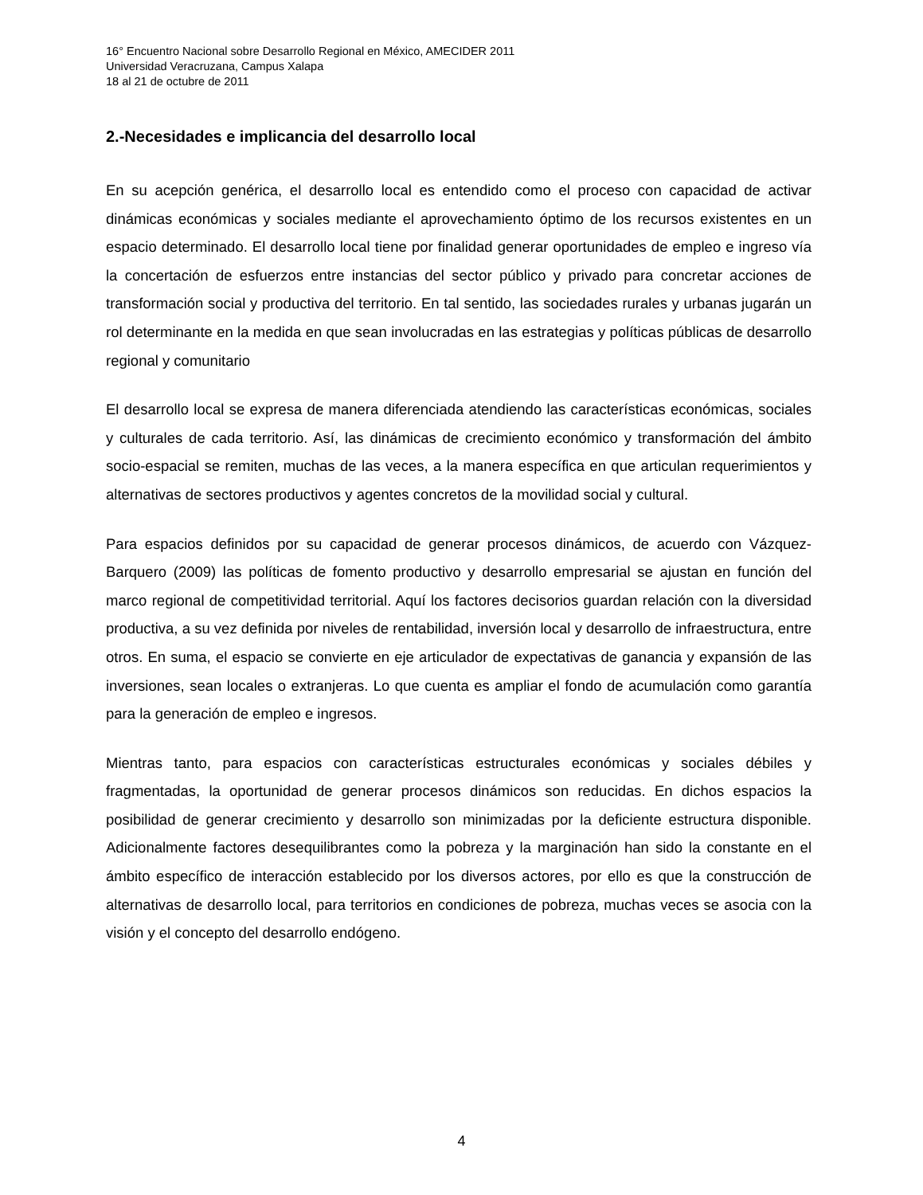16° Encuentro Nacional sobre Desarrollo Regional en México, AMECIDER 2011
Universidad Veracruzana, Campus Xalapa
18 al 21 de octubre de 2011
2.-Necesidades e implicancia del desarrollo local
En su acepción genérica, el desarrollo local es entendido como el proceso con capacidad de activar dinámicas económicas y sociales mediante el aprovechamiento óptimo de los recursos existentes en un espacio determinado. El desarrollo local tiene por finalidad generar oportunidades de empleo e ingreso vía la concertación de esfuerzos entre instancias del sector público y privado para concretar acciones de transformación social y productiva del territorio. En tal sentido, las sociedades rurales y urbanas jugarán un rol determinante en la medida en que sean involucradas en las estrategias y políticas públicas de desarrollo regional y comunitario
El desarrollo local se expresa de manera diferenciada atendiendo las características económicas, sociales y culturales de cada territorio. Así, las dinámicas de crecimiento económico y transformación del ámbito socio-espacial se remiten, muchas de las veces, a la manera específica en que articulan requerimientos y alternativas de sectores productivos y agentes concretos de la movilidad social y cultural.
Para espacios definidos por su capacidad de generar procesos dinámicos, de acuerdo con Vázquez-Barquero (2009) las políticas de fomento productivo y desarrollo empresarial se ajustan en función del marco regional de competitividad territorial. Aquí los factores decisorios guardan relación con la diversidad productiva, a su vez definida por niveles de rentabilidad, inversión local y desarrollo de infraestructura, entre otros. En suma, el espacio se convierte en eje articulador de expectativas de ganancia y expansión de las inversiones, sean locales o extranjeras. Lo que cuenta es ampliar el fondo de acumulación como garantía para la generación de empleo e ingresos.
Mientras tanto, para espacios con características estructurales económicas y sociales débiles y fragmentadas, la oportunidad de generar procesos dinámicos son reducidas. En dichos espacios la posibilidad de generar crecimiento y desarrollo son minimizadas por la deficiente estructura disponible. Adicionalmente factores desequilibrantes como la pobreza y la marginación han sido la constante en el ámbito específico de interacción establecido por los diversos actores, por ello es que la construcción de alternativas de desarrollo local, para territorios en condiciones de pobreza, muchas veces se asocia con la visión y el concepto del desarrollo endógeno.
4